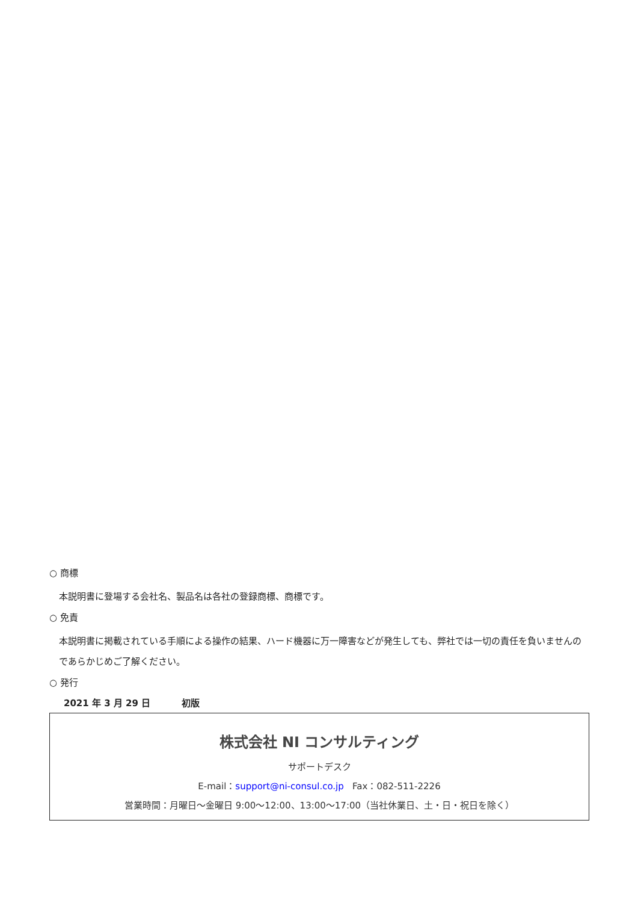○ 商標
本説明書に登場する会社名、製品名は各社の登録商標、商標です。
○ 免責
本説明書に掲載されている手順による操作の結果、ハード機器に万一障害などが発生しても、弊社では一切の責任を負いませんのであらかじめご了解ください。
○ 発行
2021 年 3 月 29 日 初版
株式会社 NI コンサルティング
サポートデスク
E-mail：support@ni-consul.co.jp Fax：082-511-2226
営業時間：月曜日～金曜日 9:00～12:00、13:00～17:00（当社休業日、土・日・祝日を除く）